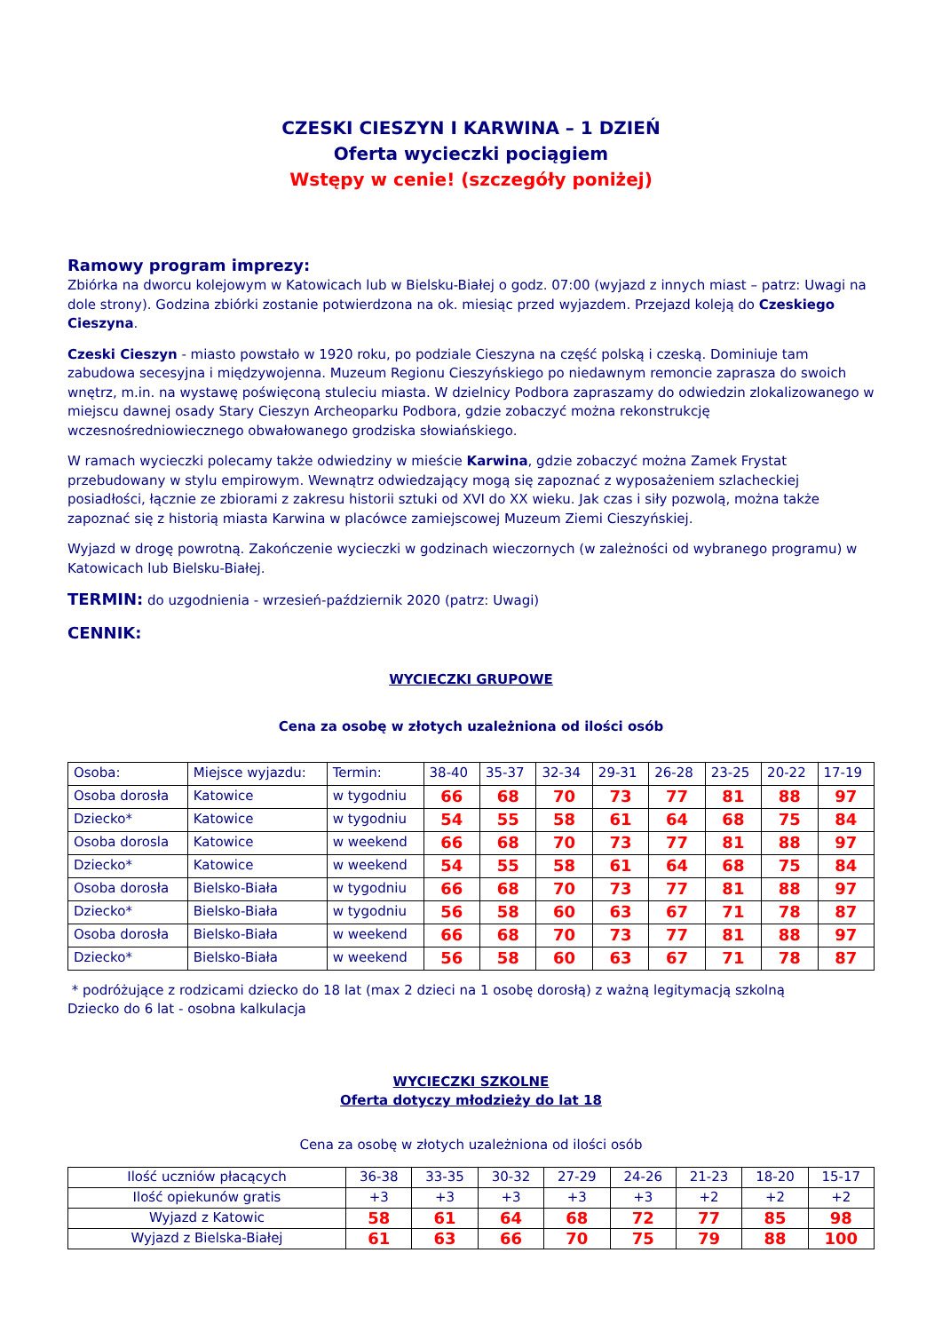CZESKI CIESZYN I KARWINA – 1 DZIEŃ
Oferta wycieczki pociągiem
Wstępy w cenie! (szczegóły poniżej)
Ramowy program imprezy:
Zbiórka na dworcu kolejowym w Katowicach lub w Bielsku-Białej o godz. 07:00 (wyjazd z innych miast – patrz: Uwagi na dole strony). Godzina zbiórki zostanie potwierdzona na ok. miesiąc przed wyjazdem. Przejazd koleją do Czeskiego Cieszyna.
Czeski Cieszyn - miasto powstało w 1920 roku, po podziale Cieszyna na część polską i czeską. Dominiuje tam zabudowa secesyjna i międzywojenna. Muzeum Regionu Cieszyńskiego po niedawnym remoncie zaprasza do swoich wnętrz, m.in. na wystawę poświęconą stuleciu miasta. W dzielnicy Podbora zapraszamy do odwiedzin zlokalizowanego w miejscu dawnej osady Stary Cieszyn Archeoparku Podbora, gdzie zobaczyć można rekonstrukcję wczesnośredniowiecznego obwałowanego grodziska słowiańskiego.
W ramach wycieczki polecamy także odwiedziny w mieście Karwina, gdzie zobaczyć można Zamek Frystat przebudowany w stylu empirowym. Wewnątrz odwiedzający mogą się zapoznać z wyposażeniem szlacheckiej posiadłości, łącznie ze zbiorami z zakresu historii sztuki od XVI do XX wieku. Jak czas i siły pozwolą, można także zapoznać się z historią miasta Karwina w placówce zamiejscowej Muzeum Ziemi Cieszyńskiej.
Wyjazd w drogę powrotną. Zakończenie wycieczki w godzinach wieczornych (w zależności od wybranego programu) w Katowicach lub Bielsku-Białej.
TERMIN: do uzgodnienia - wrzesień-październik 2020 (patrz: Uwagi)
CENNIK:
WYCIECZKI GRUPOWE
Cena za osobę w złotych uzależniona od ilości osób
| Osoba: | Miejsce wyjazdu: | Termin: | 38-40 | 35-37 | 32-34 | 29-31 | 26-28 | 23-25 | 20-22 | 17-19 |
| Osoba dorosła | Katowice | w tygodniu | 66 | 68 | 70 | 73 | 77 | 81 | 88 | 97 |
| Dziecko* | Katowice | w tygodniu | 54 | 55 | 58 | 61 | 64 | 68 | 75 | 84 |
| Osoba dorosla | Katowice | w weekend | 66 | 68 | 70 | 73 | 77 | 81 | 88 | 97 |
| Dziecko* | Katowice | w weekend | 54 | 55 | 58 | 61 | 64 | 68 | 75 | 84 |
| Osoba dorosła | Bielsko-Biała | w tygodniu | 66 | 68 | 70 | 73 | 77 | 81 | 88 | 97 |
| Dziecko* | Bielsko-Biała | w tygodniu | 56 | 58 | 60 | 63 | 67 | 71 | 78 | 87 |
| Osoba dorosła | Bielsko-Biała | w weekend | 66 | 68 | 70 | 73 | 77 | 81 | 88 | 97 |
| Dziecko* | Bielsko-Biała | w weekend | 56 | 58 | 60 | 63 | 67 | 71 | 78 | 87 |
* podróżujące z rodzicami dziecko do 18 lat (max 2 dzieci na 1 osobę dorosłą) z ważną legitymacją szkolną
Dziecko do 6 lat - osobna kalkulacja
WYCIECZKI SZKOLNE
Oferta dotyczy młodzieży do lat 18
Cena za osobę w złotych uzależniona od ilości osób
| Ilość uczniów płacących | 36-38 | 33-35 | 30-32 | 27-29 | 24-26 | 21-23 | 18-20 | 15-17 |
| Ilość opiekunów gratis | +3 | +3 | +3 | +3 | +3 | +2 | +2 | +2 |
| Wyjazd z Katowic | 58 | 61 | 64 | 68 | 72 | 77 | 85 | 98 |
| Wyjazd z Bielska-Białej | 61 | 63 | 66 | 70 | 75 | 79 | 88 | 100 |